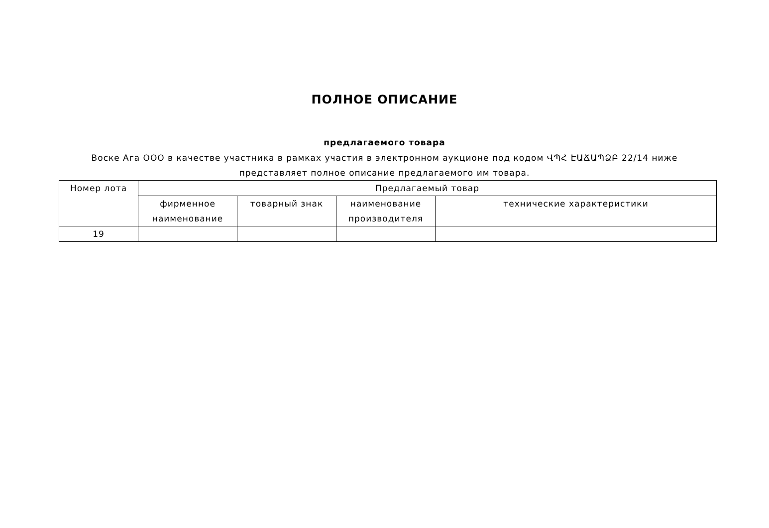ПОЛНОЕ ОПИСАНИЕ
предлагаемого товара
Воске Ага ООО в качестве участника в рамках участия в электронном аукционе под кодом ՎՊՀ ԷԱՃԱՊՁԲ 22/14 ниже представляет полное описание предлагаемого им товара.
| Номер лота | Предлагаемый товар | | | |
| --- | --- | --- | --- | --- |
| | фирменное наименование | товарный знак | наименование производителя | технические характеристики |
| 19 | | | | |